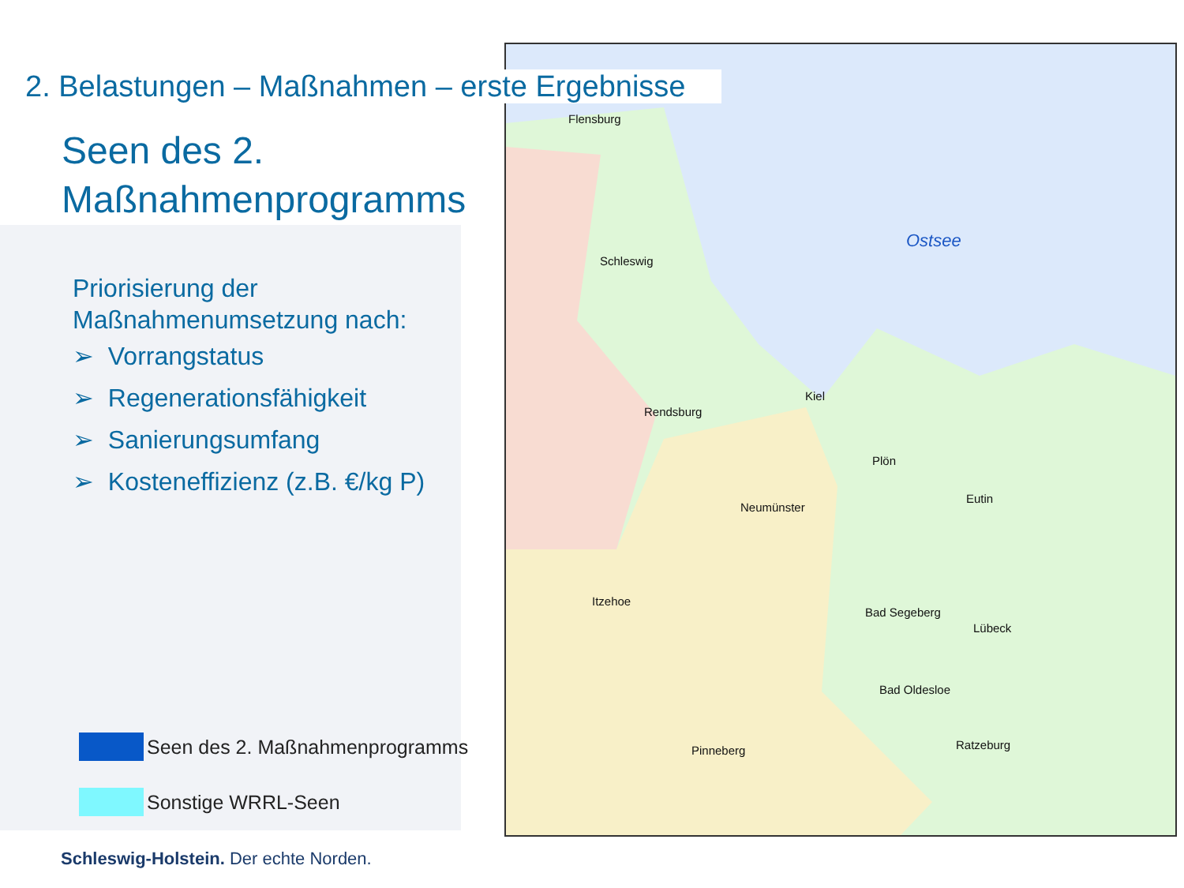Flensburg
Schleswig
Ostsee
Kiel
Rendsburg
Plön
Eutin
Neumünster
Itzehoe
Bad Segeberg
Lübeck
Bad Oldesloe
Ratzeburg
Pinneberg
2. Belastungen – Maßnahmen – erste Ergebnisse
Seen des 2.
Maßnahmenprogramms
Priorisierung der
Maßnahmenumsetzung nach:
➢ Vorrangstatus
➢ Regenerationsfähigkeit
➢ Sanierungsumfang
➢ Kosteneffizienz (z.B. €/kg P)
Seen des 2. Maßnahmenprogramms
Sonstige WRRL-Seen
Schleswig-Holstein. Der echte Norden.